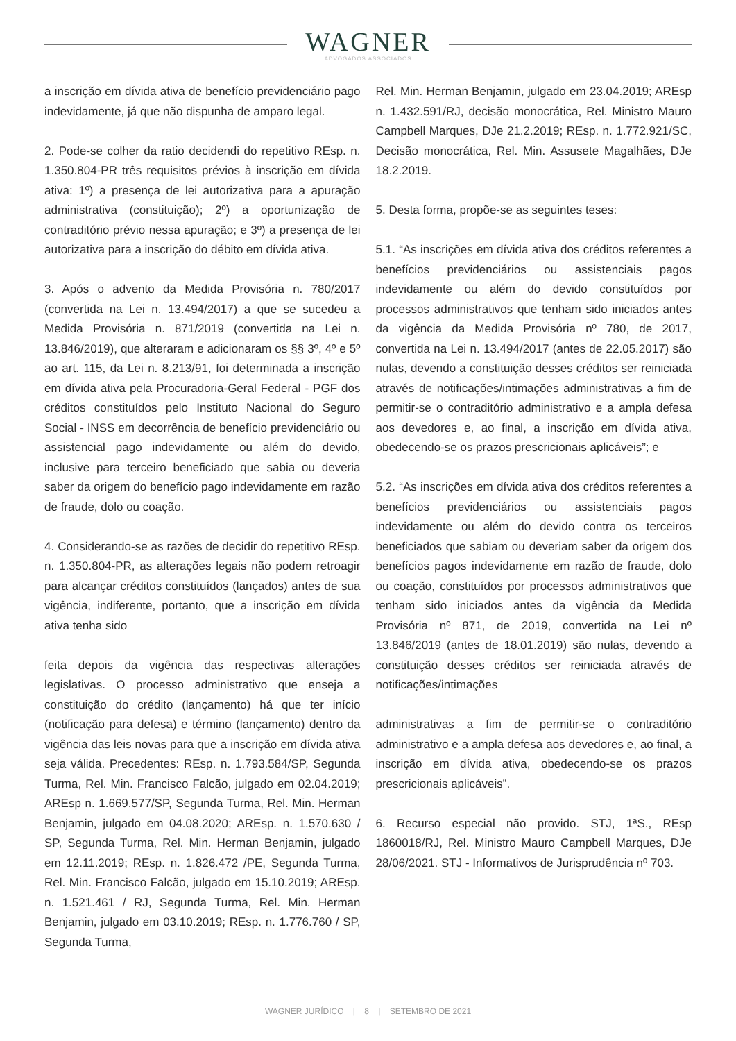WAGNER
ADVOGADOS ASSOCIADOS
a inscrição em dívida ativa de benefício previdenciário pago indevidamente, já que não dispunha de amparo legal.
2. Pode-se colher da ratio decidendi do repetitivo REsp. n. 1.350.804-PR três requisitos prévios à inscrição em dívida ativa: 1º) a presença de lei autorizativa para a apuração administrativa (constituição); 2º) a oportunização de contraditório prévio nessa apuração; e 3º) a presença de lei autorizativa para a inscrição do débito em dívida ativa.
3. Após o advento da Medida Provisória n. 780/2017 (convertida na Lei n. 13.494/2017) a que se sucedeu a Medida Provisória n. 871/2019 (convertida na Lei n. 13.846/2019), que alteraram e adicionaram os §§ 3º, 4º e 5º ao art. 115, da Lei n. 8.213/91, foi determinada a inscrição em dívida ativa pela Procuradoria-Geral Federal - PGF dos créditos constituídos pelo Instituto Nacional do Seguro Social - INSS em decorrência de benefício previdenciário ou assistencial pago indevidamente ou além do devido, inclusive para terceiro beneficiado que sabia ou deveria saber da origem do benefício pago indevidamente em razão de fraude, dolo ou coação.
4. Considerando-se as razões de decidir do repetitivo REsp. n. 1.350.804-PR, as alterações legais não podem retroagir para alcançar créditos constituídos (lançados) antes de sua vigência, indiferente, portanto, que a inscrição em dívida ativa tenha sido
feita depois da vigência das respectivas alterações legislativas. O processo administrativo que enseja a constituição do crédito (lançamento) há que ter início (notificação para defesa) e término (lançamento) dentro da vigência das leis novas para que a inscrição em dívida ativa seja válida. Precedentes: REsp. n. 1.793.584/SP, Segunda Turma, Rel. Min. Francisco Falcão, julgado em 02.04.2019; AREsp n. 1.669.577/SP, Segunda Turma, Rel. Min. Herman Benjamin, julgado em 04.08.2020; AREsp. n. 1.570.630 / SP, Segunda Turma, Rel. Min. Herman Benjamin, julgado em 12.11.2019; REsp. n. 1.826.472 /PE, Segunda Turma, Rel. Min. Francisco Falcão, julgado em 15.10.2019; AREsp. n. 1.521.461 / RJ, Segunda Turma, Rel. Min. Herman Benjamin, julgado em 03.10.2019; REsp. n. 1.776.760 / SP, Segunda Turma,
Rel. Min. Herman Benjamin, julgado em 23.04.2019; AREsp n. 1.432.591/RJ, decisão monocrática, Rel. Ministro Mauro Campbell Marques, DJe 21.2.2019; REsp. n. 1.772.921/SC, Decisão monocrática, Rel. Min. Assusete Magalhães, DJe 18.2.2019.
5. Desta forma, propõe-se as seguintes teses:
5.1. “As inscrições em dívida ativa dos créditos referentes a benefícios previdenciários ou assistenciais pagos indevidamente ou além do devido constituídos por processos administrativos que tenham sido iniciados antes da vigência da Medida Provisória nº 780, de 2017, convertida na Lei n. 13.494/2017 (antes de 22.05.2017) são nulas, devendo a constituição desses créditos ser reiniciada através de notificações/intimações administrativas a fim de permitir-se o contraditório administrativo e a ampla defesa aos devedores e, ao final, a inscrição em dívida ativa, obedecendo-se os prazos prescricionais aplicáveis”; e
5.2. “As inscrições em dívida ativa dos créditos referentes a benefícios previdenciários ou assistenciais pagos indevidamente ou além do devido contra os terceiros beneficiados que sabiam ou deveriam saber da origem dos benefícios pagos indevidamente em razão de fraude, dolo ou coação, constituídos por processos administrativos que tenham sido iniciados antes da vigência da Medida Provisória nº 871, de 2019, convertida na Lei nº 13.846/2019 (antes de 18.01.2019) são nulas, devendo a constituição desses créditos ser reiniciada através de notificações/intimações
administrativas a fim de permitir-se o contraditório administrativo e a ampla defesa aos devedores e, ao final, a inscrição em dívida ativa, obedecendo-se os prazos prescricionais aplicáveis”.
6. Recurso especial não provido. STJ, 1ªS., REsp 1860018/RJ, Rel. Ministro Mauro Campbell Marques, DJe 28/06/2021. STJ - Informativos de Jurisprudência nº 703.
WAGNER JURÍDICO | 8 | SETEMBRO DE 2021